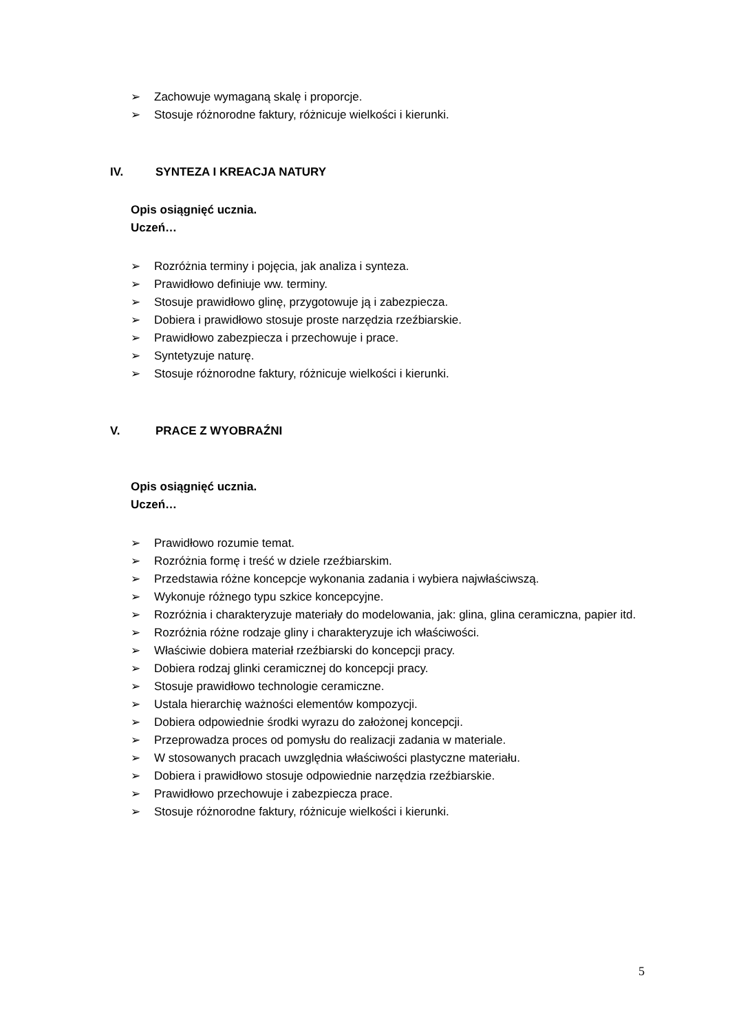➢ Zachowuje wymaganą skalę i proporcje.
➢ Stosuje różnorodne faktury, różnicuje wielkości i kierunki.
IV. SYNTEZA I KREACJA NATURY
Opis osiągnięć ucznia.
Uczeń…
➢ Rozróżnia terminy i pojęcia, jak analiza i synteza.
➢ Prawidłowo definiuje ww. terminy.
➢ Stosuje prawidłowo glinę, przygotowuje ją i zabezpiecza.
➢ Dobiera i prawidłowo stosuje proste narzędzia rzeźbiarskie.
➢ Prawidłowo zabezpiecza i przechowuje i prace.
➢ Syntetyzuje naturę.
➢ Stosuje różnorodne faktury, różnicuje wielkości i kierunki.
V. PRACE Z WYOBRAŹNI
Opis osiągnięć ucznia.
Uczeń…
➢ Prawidłowo rozumie temat.
➢ Rozróżnia formę i treść w dziele rzeźbiarskim.
➢ Przedstawia różne koncepcje wykonania zadania i wybiera najwłaściwszą.
➢ Wykonuje różnego typu szkice koncepcyjne.
➢ Rozróżnia i charakteryzuje materiały do modelowania, jak: glina, glina ceramiczna, papier itd.
➢ Rozróżnia różne rodzaje gliny i charakteryzuje ich właściwości.
➢ Właściwie dobiera materiał rzeźbiarski do koncepcji pracy.
➢ Dobiera rodzaj glinki ceramicznej do koncepcji pracy.
➢ Stosuje prawidłowo technologie ceramiczne.
➢ Ustala hierarchię ważności elementów kompozycji.
➢ Dobiera odpowiednie środki wyrazu do założonej koncepcji.
➢ Przeprowadza proces od pomysłu do realizacji zadania w materiale.
➢ W stosowanych pracach uwzględnia właściwości plastyczne materiału.
➢ Dobiera i prawidłowo stosuje odpowiednie narzędzia rzeźbiarskie.
➢ Prawidłowo przechowuje i zabezpiecza prace.
➢ Stosuje różnorodne faktury, różnicuje wielkości i kierunki.
5